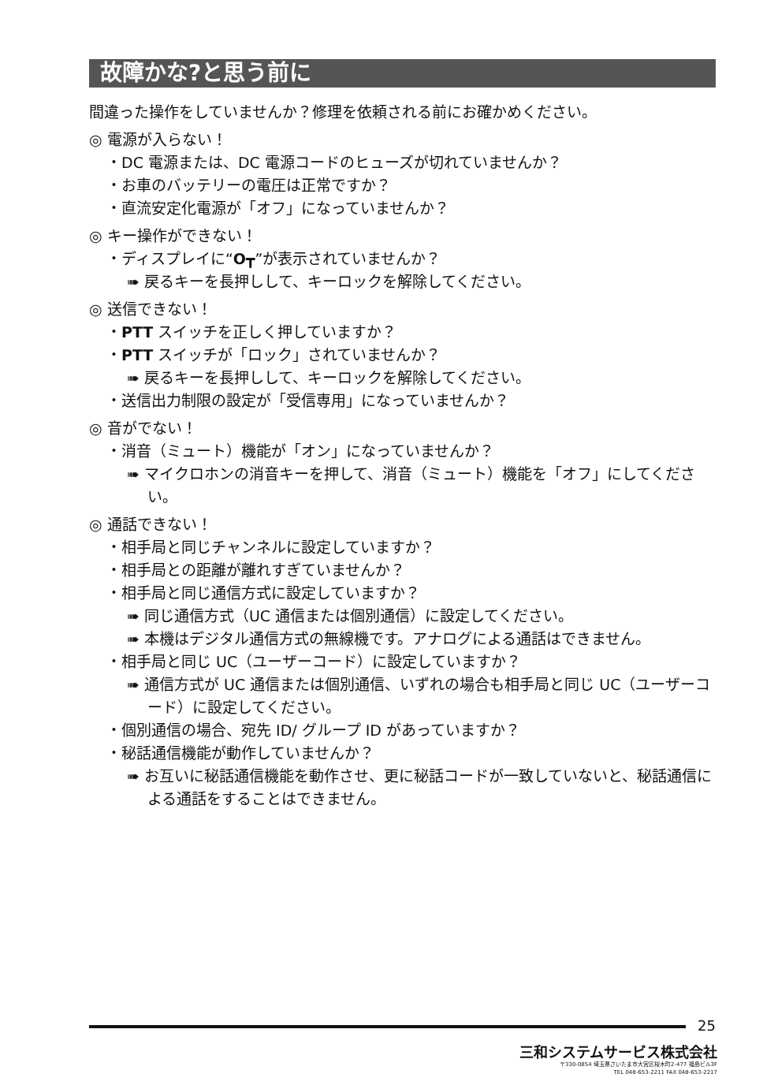故障かな?と思う前に
間違った操作をしていませんか？修理を依頼される前にお確かめください。
◎ 電源が入らない！
・DC 電源または、DC 電源コードのヒューズが切れていませんか？
・お車のバッテリーの電圧は正常ですか？
・直流安定化電源が「オフ」になっていませんか？
◎ キー操作ができない！
・ディスプレイに“O┳”が表示されていませんか？
➠ 戻るキーを長押しして、キーロックを解除してください。
◎ 送信できない！
・PTT スイッチを正しく押していますか？
・PTT スイッチが「ロック」されていませんか？
➠ 戻るキーを長押しして、キーロックを解除してください。
・送信出力制限の設定が「受信専用」になっていませんか？
◎ 音がでない！
・消音（ミュート）機能が「オン」になっていませんか？
➠ マイクロホンの消音キーを押して、消音（ミュート）機能を「オフ」にしてください。
◎ 通話できない！
・相手局と同じチャンネルに設定していますか？
・相手局との距離が離れすぎていませんか？
・相手局と同じ通信方式に設定していますか？
➠ 同じ通信方式（UC 通信または個別通信）に設定してください。
➠ 本機はデジタル通信方式の無線機です。アナログによる通話はできません。
・相手局と同じ UC（ユーザーコード）に設定していますか？
➠ 通信方式が UC 通信または個別通信、いずれの場合も相手局と同じ UC（ユーザーコード）に設定してください。
・個別通信の場合、宛先 ID/ グループ ID があっていますか？
・秘話通信機能が動作していませんか？
➠ お互いに秘話通信機能を動作させ、更に秘話コードが一致していないと、秘話通信による通話をすることはできません。
25
三和システムサービス株式会社
〒330-0854 埼玉県さいたま市大宮区桜木町2-477 福島ビル3F
TEL 048-653-2211 FAX 048-653-2217